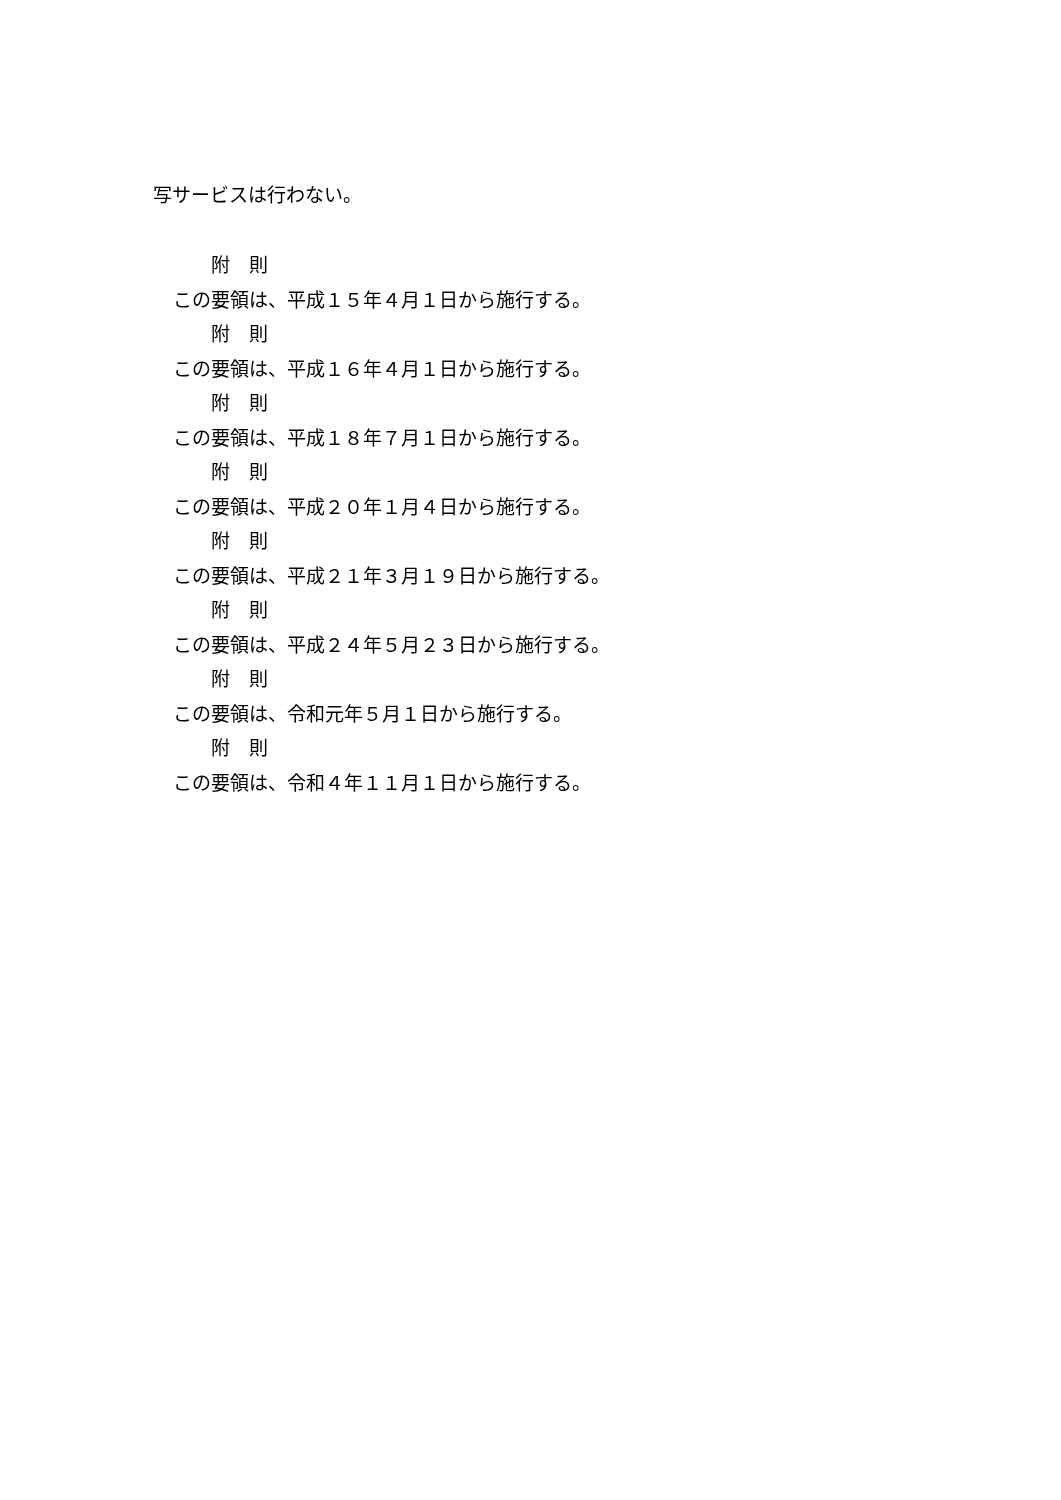写サービスは行わない。
附　則
この要領は、平成１５年４月１日から施行する。
附　則
この要領は、平成１６年４月１日から施行する。
附　則
この要領は、平成１８年７月１日から施行する。
附　則
この要領は、平成２０年１月４日から施行する。
附　則
この要領は、平成２１年３月１９日から施行する。
附　則
この要領は、平成２４年５月２３日から施行する。
附　則
この要領は、令和元年５月１日から施行する。
附　則
この要領は、令和４年１１月１日から施行する。